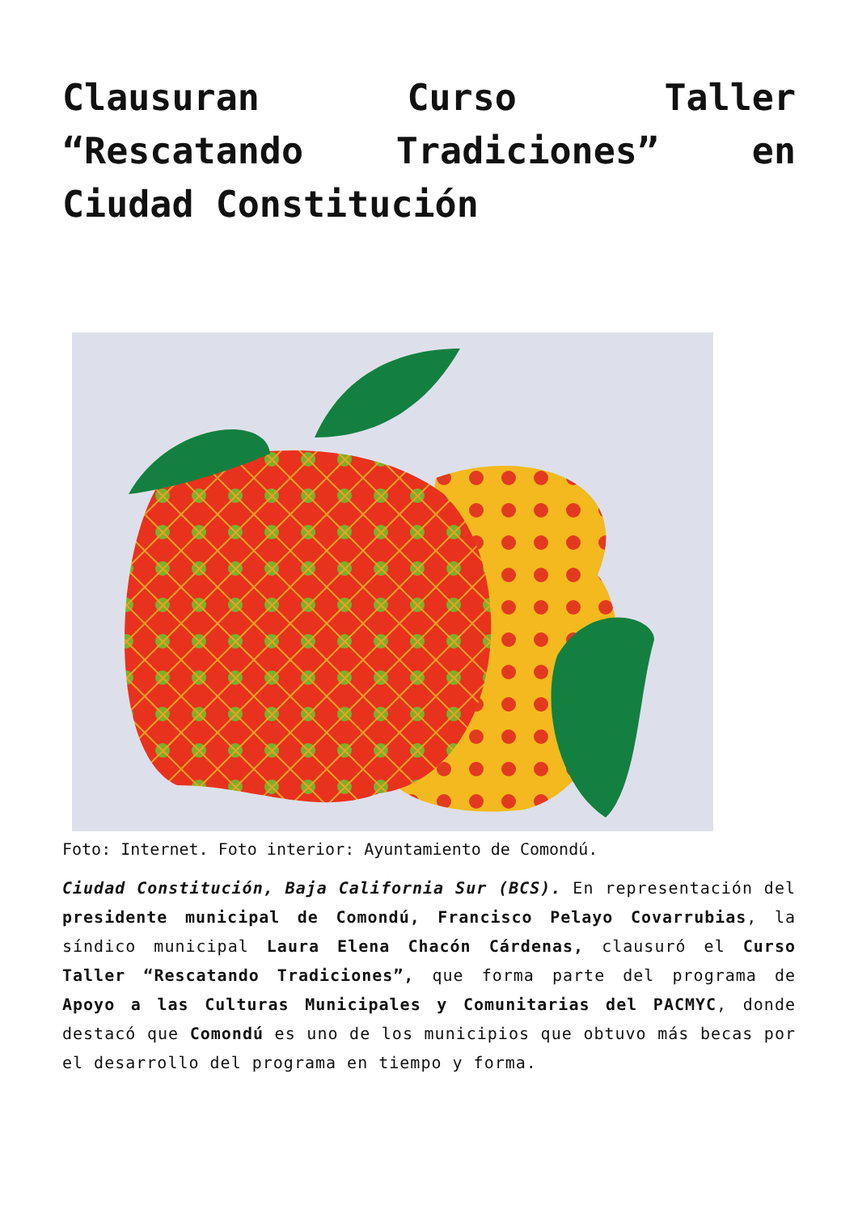Clausuran Curso Taller “Rescatando Tradiciones” en Ciudad Constitución
Foto: Internet. Foto interior: Ayuntamiento de Comondú.
Ciudad Constitución, Baja California Sur (BCS). En representación del presidente municipal de Comondú, Francisco Pelayo Covarrubias, la síndico municipal Laura Elena Chacón Cárdenas, clausuró el Curso Taller “Rescatando Tradiciones”, que forma parte del programa de Apoyo a las Culturas Municipales y Comunitarias del PACMYC, donde destacó que Comondú es uno de los municipios que obtuvo más becas por el desarrollo del programa en tiempo y forma.